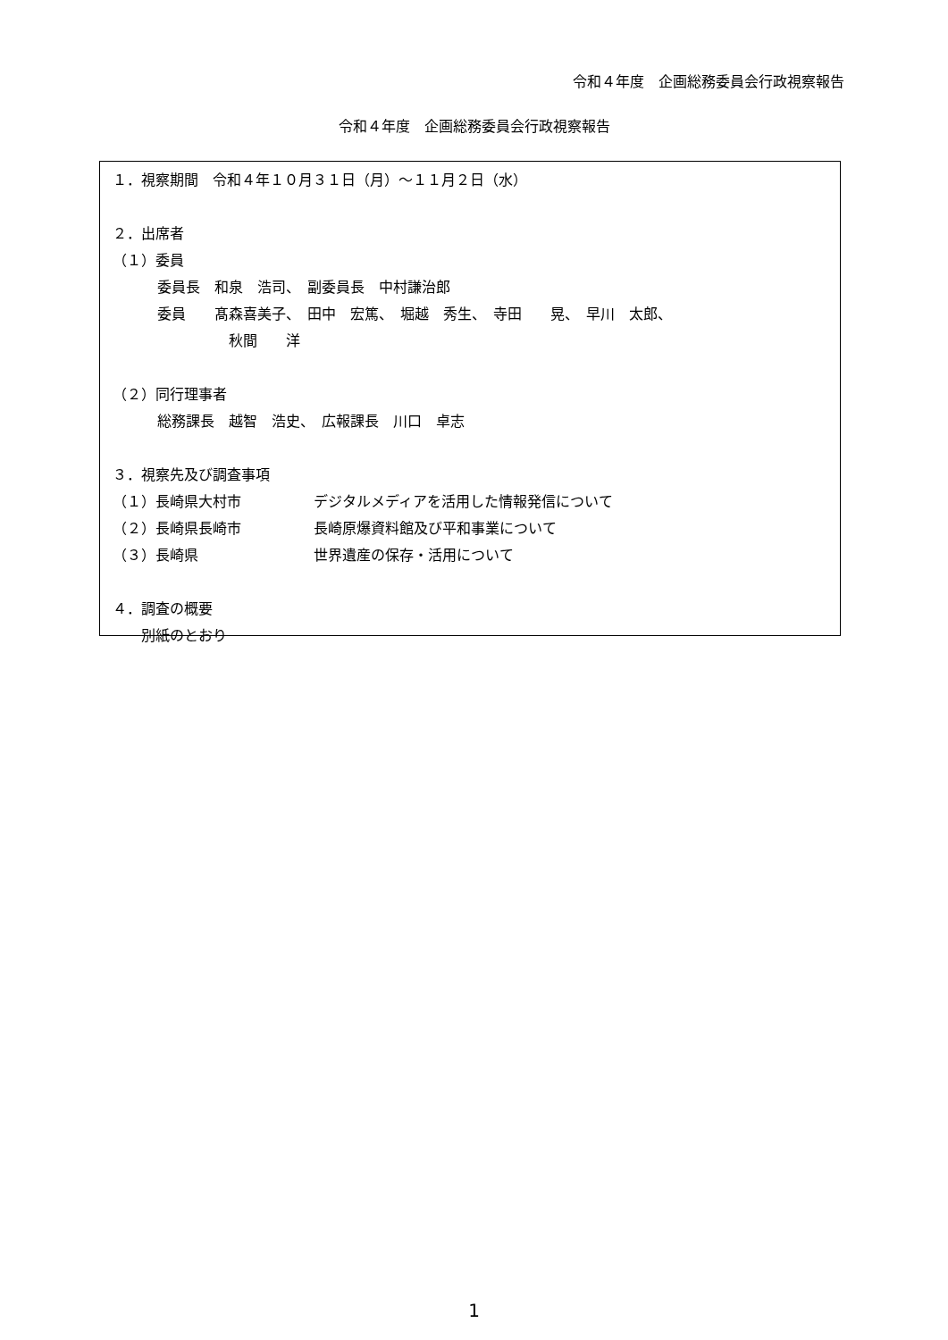令和４年度　企画総務委員会行政視察報告
令和４年度　企画総務委員会行政視察報告
１．視察期間　令和４年１０月３１日（月）～１１月２日（水）
２．出席者
（１）委員
委員長　和泉　浩司、　副委員長　中村謙治郎
委員　　髙森喜美子、　田中　宏篤、　堀越　秀生、　寺田　　晃、　早川　太郎、
秋間　　洋
（２）同行理事者
総務課長　越智　浩史、　広報課長　川口　卓志
３．視察先及び調査事項
（１）長崎県大村市 デジタルメディアを活用した情報発信について
（２）長崎県長崎市 長崎原爆資料館及び平和事業について
（３）長崎県 世界遺産の保存・活用について
４．調査の概要
別紙のとおり
1